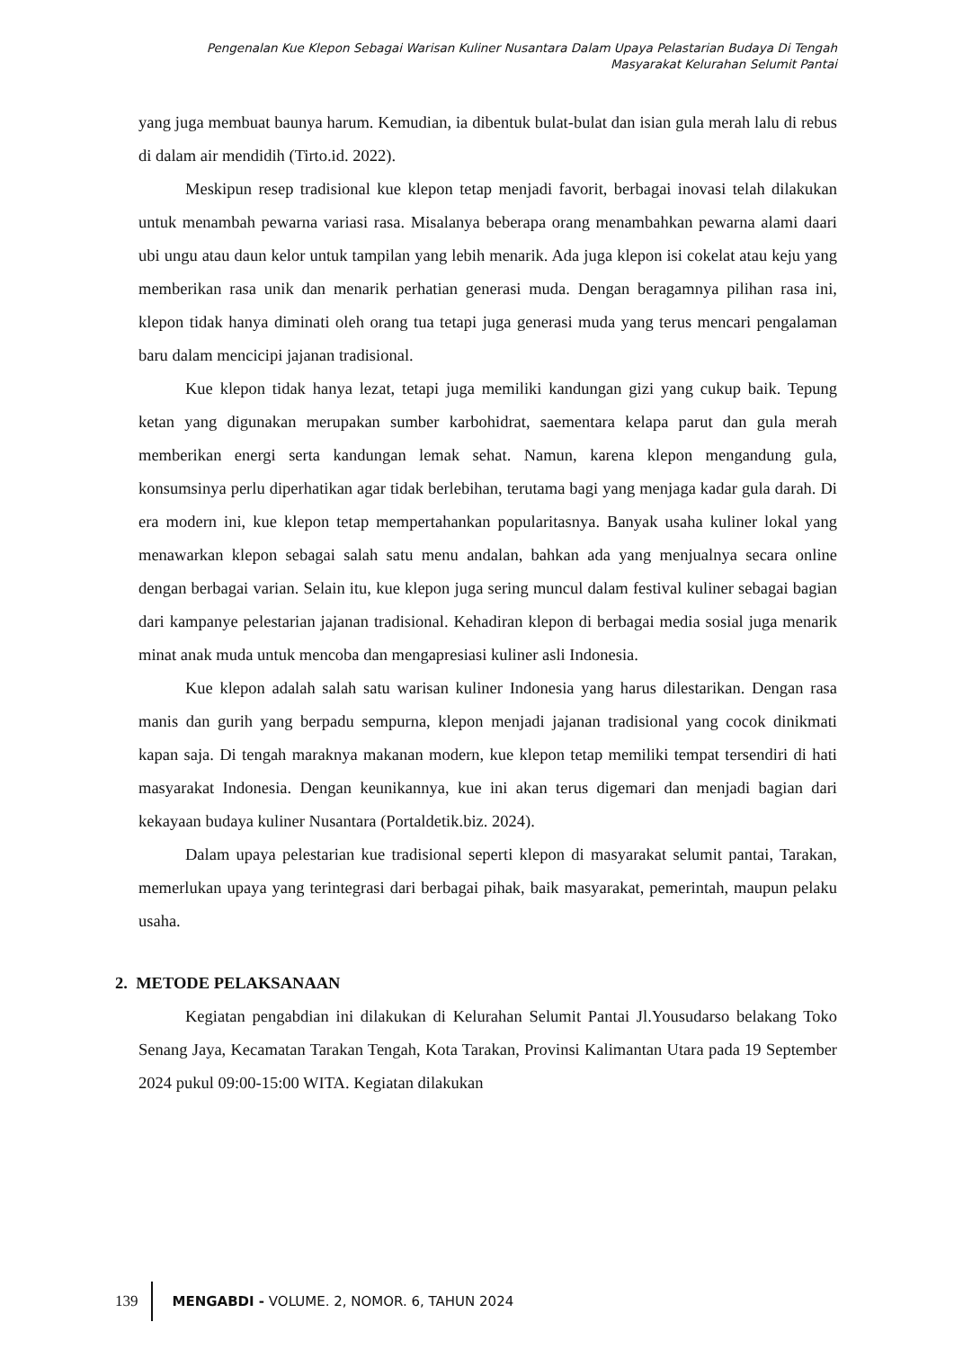Pengenalan Kue Klepon Sebagai Warisan Kuliner Nusantara Dalam Upaya Pelastarian Budaya Di Tengah
Masyarakat Kelurahan Selumit Pantai
yang juga membuat baunya harum. Kemudian, ia dibentuk bulat-bulat dan isian gula merah lalu di rebus di dalam air mendidih (Tirto.id. 2022).
Meskipun resep tradisional kue klepon tetap menjadi favorit, berbagai inovasi telah dilakukan untuk menambah pewarna variasi rasa. Misalanya beberapa orang menambahkan pewarna alami daari ubi ungu atau daun kelor untuk tampilan yang lebih menarik. Ada juga klepon isi cokelat atau keju yang memberikan rasa unik dan menarik perhatian generasi muda. Dengan beragamnya pilihan rasa ini, klepon tidak hanya diminati oleh orang tua tetapi juga generasi muda yang terus mencari pengalaman baru dalam mencicipi jajanan tradisional.
Kue klepon tidak hanya lezat, tetapi juga memiliki kandungan gizi yang cukup baik. Tepung ketan yang digunakan merupakan sumber karbohidrat, saementara kelapa parut dan gula merah memberikan energi serta kandungan lemak sehat. Namun, karena klepon mengandung gula, konsumsinya perlu diperhatikan agar tidak berlebihan, terutama bagi yang menjaga kadar gula darah. Di era modern ini, kue klepon tetap mempertahankan popularitasnya. Banyak usaha kuliner lokal yang menawarkan klepon sebagai salah satu menu andalan, bahkan ada yang menjualnya secara online dengan berbagai varian. Selain itu, kue klepon juga sering muncul dalam festival kuliner sebagai bagian dari kampanye pelestarian jajanan tradisional. Kehadiran klepon di berbagai media sosial juga menarik minat anak muda untuk mencoba dan mengapresiasi kuliner asli Indonesia.
Kue klepon adalah salah satu warisan kuliner Indonesia yang harus dilestarikan. Dengan rasa manis dan gurih yang berpadu sempurna, klepon menjadi jajanan tradisional yang cocok dinikmati kapan saja. Di tengah maraknya makanan modern, kue klepon tetap memiliki tempat tersendiri di hati masyarakat Indonesia. Dengan keunikannya, kue ini akan terus digemari dan menjadi bagian dari kekayaan budaya kuliner Nusantara (Portaldetik.biz. 2024).
Dalam upaya pelestarian kue tradisional seperti klepon di masyarakat selumit pantai, Tarakan, memerlukan upaya yang terintegrasi dari berbagai pihak, baik masyarakat, pemerintah, maupun pelaku usaha.
2. METODE PELAKSANAAN
Kegiatan pengabdian ini dilakukan di Kelurahan Selumit Pantai Jl.Yousudarso belakang Toko Senang Jaya, Kecamatan Tarakan Tengah, Kota Tarakan, Provinsi Kalimantan Utara pada 19 September 2024 pukul 09:00-15:00 WITA. Kegiatan dilakukan
139 MENGABDI - VOLUME. 2, NOMOR. 6, TAHUN 2024